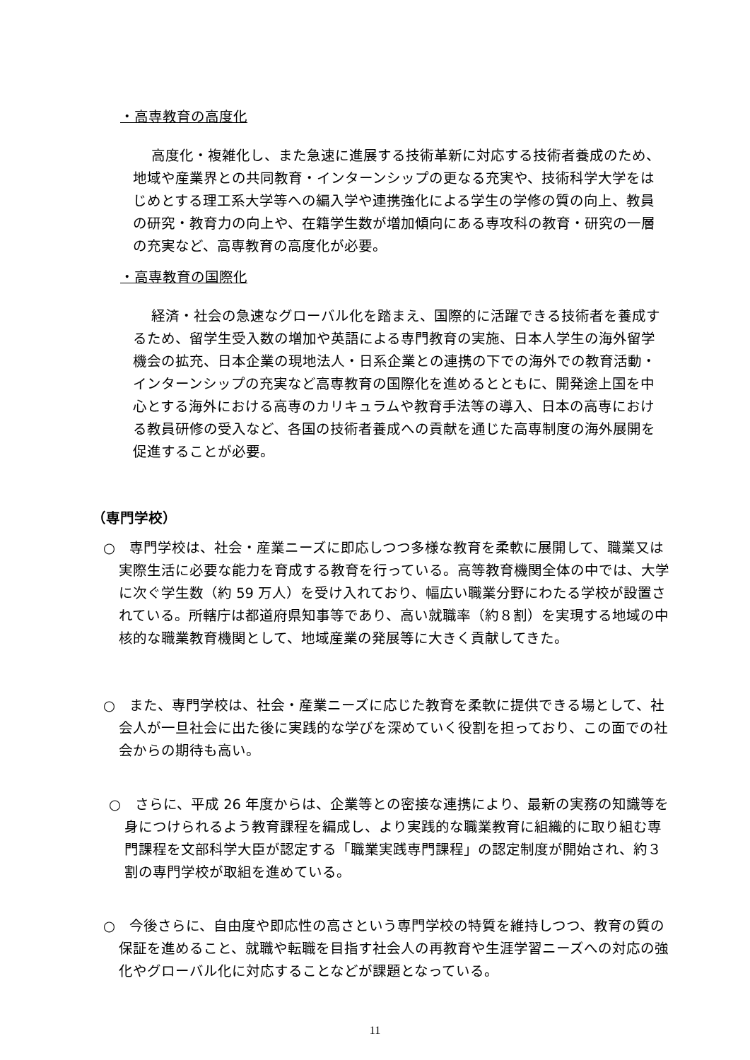・高専教育の高度化
高度化・複雑化し、また急速に進展する技術革新に対応する技術者養成のため、地域や産業界との共同教育・インターンシップの更なる充実や、技術科学大学をはじめとする理工系大学等への編入学や連携強化による学生の学修の質の向上、教員の研究・教育力の向上や、在籍学生数が増加傾向にある専攻科の教育・研究の一層の充実など、高専教育の高度化が必要。
・高専教育の国際化
経済・社会の急速なグローバル化を踏まえ、国際的に活躍できる技術者を養成するため、留学生受入数の増加や英語による専門教育の実施、日本人学生の海外留学機会の拡充、日本企業の現地法人・日系企業との連携の下での海外での教育活動・インターンシップの充実など高専教育の国際化を進めるとともに、開発途上国を中心とする海外における高専のカリキュラムや教育手法等の導入、日本の高専における教員研修の受入など、各国の技術者養成への貢献を通じた高専制度の海外展開を促進することが必要。
（専門学校）
○　専門学校は、社会・産業ニーズに即応しつつ多様な教育を柔軟に展開して、職業又は実際生活に必要な能力を育成する教育を行っている。高等教育機関全体の中では、大学に次ぐ学生数（約 59 万人）を受け入れており、幅広い職業分野にわたる学校が設置されている。所轄庁は都道府県知事等であり、高い就職率（約８割）を実現する地域の中核的な職業教育機関として、地域産業の発展等に大きく貢献してきた。
○　また、専門学校は、社会・産業ニーズに応じた教育を柔軟に提供できる場として、社会人が一旦社会に出た後に実践的な学びを深めていく役割を担っており、この面での社会からの期待も高い。
○　さらに、平成 26 年度からは、企業等との密接な連携により、最新の実務の知識等を身につけられるよう教育課程を編成し、より実践的な職業教育に組織的に取り組む専門課程を文部科学大臣が認定する「職業実践専門課程」の認定制度が開始され、約３割の専門学校が取組を進めている。
○　今後さらに、自由度や即応性の高さという専門学校の特質を維持しつつ、教育の質の保証を進めること、就職や転職を目指す社会人の再教育や生涯学習ニーズへの対応の強化やグローバル化に対応することなどが課題となっている。
11